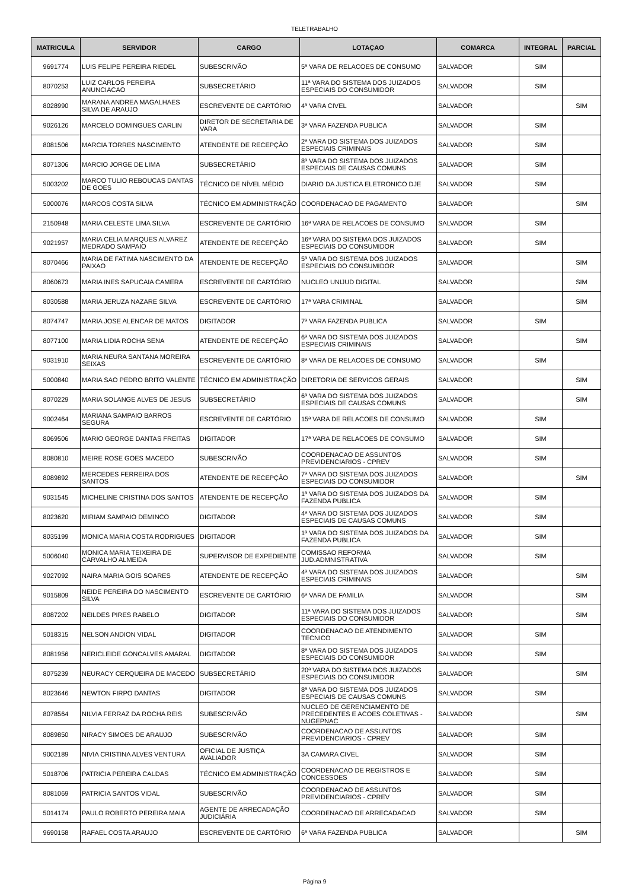TELETRABALHO
| MATRICULA | SERVIDOR | CARGO | LOTAÇAO | COMARCA | INTEGRAL | PARCIAL |
| --- | --- | --- | --- | --- | --- | --- |
| 9691774 | LUIS FELIPE PEREIRA RIEDEL | SUBESCRIVÃO | 5ª VARA DE RELACOES DE CONSUMO | SALVADOR | SIM | |
| 8070253 | LUIZ CARLOS PEREIRA ANUNCIACAO | SUBSECRETÁRIO | 11ª VARA DO SISTEMA DOS JUIZADOS ESPECIAIS DO CONSUMIDOR | SALVADOR | SIM | |
| 8028990 | MARANA ANDREA MAGALHAES SILVA DE ARAUJO | ESCREVENTE DE CARTÓRIO | 4ª VARA CIVEL | SALVADOR | | SIM |
| 9026126 | MARCELO DOMINGUES CARLIN | DIRETOR DE SECRETARIA DE VARA | 3ª VARA FAZENDA PUBLICA | SALVADOR | SIM | |
| 8081506 | MARCIA TORRES NASCIMENTO | ATENDENTE DE RECEPÇÃO | 2ª VARA DO SISTEMA DOS JUIZADOS ESPECIAIS CRIMINAIS | SALVADOR | SIM | |
| 8071306 | MARCIO JORGE DE LIMA | SUBSECRETÁRIO | 8ª VARA DO SISTEMA DOS JUIZADOS ESPECIAIS DE CAUSAS COMUNS | SALVADOR | SIM | |
| 5003202 | MARCO TULIO REBOUCAS DANTAS DE GOES | TÉCNICO DE NÍVEL MÉDIO | DIARIO DA JUSTICA ELETRONICO DJE | SALVADOR | SIM | |
| 5000076 | MARCOS COSTA SILVA | TÉCNICO EM ADMINISTRAÇÃO | COORDENACAO DE PAGAMENTO | SALVADOR | | SIM |
| 2150948 | MARIA CELESTE LIMA SILVA | ESCREVENTE DE CARTÓRIO | 16ª VARA DE RELACOES DE CONSUMO | SALVADOR | SIM | |
| 9021957 | MARIA CELIA MARQUES ALVAREZ MEDRADO SAMPAIO | ATENDENTE DE RECEPÇÃO | 16ª VARA DO SISTEMA DOS JUIZADOS ESPECIAIS DO CONSUMIDOR | SALVADOR | SIM | |
| 8070466 | MARIA DE FATIMA NASCIMENTO DA PAIXAO | ATENDENTE DE RECEPÇÃO | 5ª VARA DO SISTEMA DOS JUIZADOS ESPECIAIS DO CONSUMIDOR | SALVADOR | | SIM |
| 8060673 | MARIA INES SAPUCAIA CAMERA | ESCREVENTE DE CARTÓRIO | NUCLEO UNIJUD DIGITAL | SALVADOR | | SIM |
| 8030588 | MARIA JERUZA NAZARE SILVA | ESCREVENTE DE CARTÓRIO | 17ª VARA CRIMINAL | SALVADOR | | SIM |
| 8074747 | MARIA JOSE ALENCAR DE MATOS | DIGITADOR | 7ª VARA FAZENDA PUBLICA | SALVADOR | SIM | |
| 8077100 | MARIA LIDIA ROCHA SENA | ATENDENTE DE RECEPÇÃO | 6ª VARA DO SISTEMA DOS JUIZADOS ESPECIAIS CRIMINAIS | SALVADOR | | SIM |
| 9031910 | MARIA NEURA SANTANA MOREIRA SEIXAS | ESCREVENTE DE CARTÓRIO | 8ª VARA DE RELACOES DE CONSUMO | SALVADOR | SIM | |
| 5000840 | MARIA SAO PEDRO BRITO VALENTE | TÉCNICO EM ADMINISTRAÇÃO | DIRETORIA DE SERVICOS GERAIS | SALVADOR | | SIM |
| 8070229 | MARIA SOLANGE ALVES DE JESUS | SUBSECRETÁRIO | 6ª VARA DO SISTEMA DOS JUIZADOS ESPECIAIS DE CAUSAS COMUNS | SALVADOR | | SIM |
| 9002464 | MARIANA SAMPAIO BARROS SEGURA | ESCREVENTE DE CARTÓRIO | 15ª VARA DE RELACOES DE CONSUMO | SALVADOR | SIM | |
| 8069506 | MARIO GEORGE DANTAS FREITAS | DIGITADOR | 17ª VARA DE RELACOES DE CONSUMO | SALVADOR | SIM | |
| 8080810 | MEIRE ROSE GOES MACEDO | SUBESCRIVÃO | COORDENACAO DE ASSUNTOS PREVIDENCIARIOS - CPREV | SALVADOR | SIM | |
| 8089892 | MERCEDES FERREIRA DOS SANTOS | ATENDENTE DE RECEPÇÃO | 7ª VARA DO SISTEMA DOS JUIZADOS ESPECIAIS DO CONSUMIDOR | SALVADOR | | SIM |
| 9031545 | MICHELINE CRISTINA DOS SANTOS | ATENDENTE DE RECEPÇÃO | 1ª VARA DO SISTEMA DOS JUIZADOS DA FAZENDA PUBLICA | SALVADOR | SIM | |
| 8023620 | MIRIAM SAMPAIO DEMINCO | DIGITADOR | 4ª VARA DO SISTEMA DOS JUIZADOS ESPECIAIS DE CAUSAS COMUNS | SALVADOR | SIM | |
| 8035199 | MONICA MARIA COSTA RODRIGUES | DIGITADOR | 1ª VARA DO SISTEMA DOS JUIZADOS DA FAZENDA PUBLICA | SALVADOR | SIM | |
| 5006040 | MONICA MARIA TEIXEIRA DE CARVALHO ALMEIDA | SUPERVISOR DE EXPEDIENTE | COMISSAO REFORMA JUD.ADMNISTRATIVA | SALVADOR | SIM | |
| 9027092 | NAIRA MARIA GOIS SOARES | ATENDENTE DE RECEPÇÃO | 4ª VARA DO SISTEMA DOS JUIZADOS ESPECIAIS CRIMINAIS | SALVADOR | | SIM |
| 9015809 | NEIDE PEREIRA DO NASCIMENTO SILVA | ESCREVENTE DE CARTÓRIO | 6ª VARA DE FAMILIA | SALVADOR | | SIM |
| 8087202 | NEILDES PIRES RABELO | DIGITADOR | 11ª VARA DO SISTEMA DOS JUIZADOS ESPECIAIS DO CONSUMIDOR | SALVADOR | | SIM |
| 5018315 | NELSON ANDION VIDAL | DIGITADOR | COORDENACAO DE ATENDIMENTO TECNICO | SALVADOR | SIM | |
| 8081956 | NERICLEIDE GONCALVES AMARAL | DIGITADOR | 8ª VARA DO SISTEMA DOS JUIZADOS ESPECIAIS DO CONSUMIDOR | SALVADOR | SIM | |
| 8075239 | NEURACY CERQUEIRA DE MACEDO | SUBSECRETÁRIO | 20ª VARA DO SISTEMA DOS JUIZADOS ESPECIAIS DO CONSUMIDOR | SALVADOR | | SIM |
| 8023646 | NEWTON FIRPO DANTAS | DIGITADOR | 8ª VARA DO SISTEMA DOS JUIZADOS ESPECIAIS DE CAUSAS COMUNS | SALVADOR | SIM | |
| 8078564 | NILVIA FERRAZ DA ROCHA REIS | SUBESCRIVÃO | NUCLEO DE GERENCIAMENTO DE PRECEDENTES E ACOES COLETIVAS - NUGEPNAC | SALVADOR | | SIM |
| 8089850 | NIRACY SIMOES DE ARAUJO | SUBESCRIVÃO | COORDENACAO DE ASSUNTOS PREVIDENCIARIOS - CPREV | SALVADOR | SIM | |
| 9002189 | NIVIA CRISTINA ALVES VENTURA | OFICIAL DE JUSTIÇA AVALIADOR | 3A CAMARA CIVEL | SALVADOR | SIM | |
| 5018706 | PATRICIA PEREIRA CALDAS | TÉCNICO EM ADMINISTRAÇÃO | COORDENACAO DE REGISTROS E CONCESSOES | SALVADOR | SIM | |
| 8081069 | PATRICIA SANTOS VIDAL | SUBESCRIVÃO | COORDENACAO DE ASSUNTOS PREVIDENCIARIOS - CPREV | SALVADOR | SIM | |
| 5014174 | PAULO ROBERTO PEREIRA MAIA | AGENTE DE ARRECADAÇÃO JUDICIÁRIA | COORDENACAO DE ARRECADACAO | SALVADOR | SIM | |
| 9690158 | RAFAEL COSTA ARAUJO | ESCREVENTE DE CARTÓRIO | 6ª VARA FAZENDA PUBLICA | SALVADOR | | SIM |
Página 9